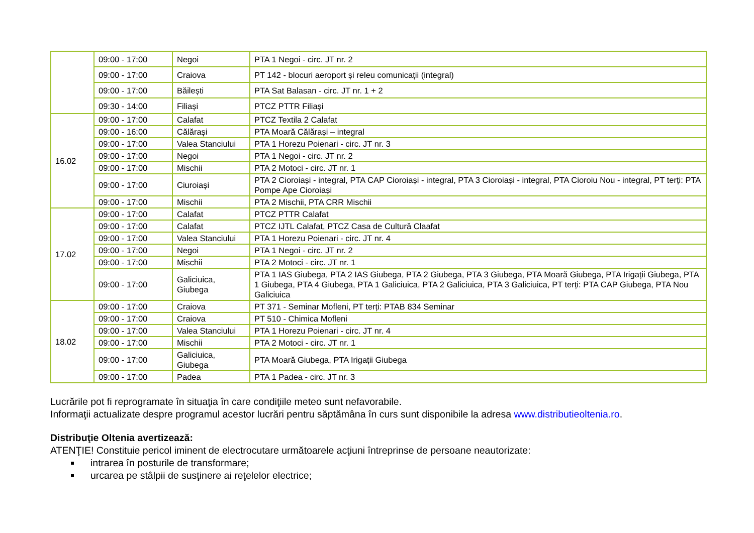| | 09:00 - 17:00 | Negoi | PTA 1 Negoi - circ. JT nr. 2 |
| | 09:00 - 17:00 | Craiova | PT 142 - blocuri aeroport și releu comunicații (integral) |
| | 09:00 - 17:00 | Băilești | PTA Sat Balasan - circ. JT nr. 1 + 2 |
| | 09:30 - 14:00 | Filiași | PTCZ PTTR Filiași |
| 16.02 | 09:00 - 17:00 | Calafat | PTCZ Textila 2 Calafat |
| | 09:00 - 16:00 | Călărași | PTA Moară Călărași – integral |
| | 09:00 - 17:00 | Valea Stanciului | PTA 1 Horezu Poienari - circ. JT nr. 3 |
| | 09:00 - 17:00 | Negoi | PTA 1 Negoi - circ. JT nr. 2 |
| | 09:00 - 17:00 | Mischii | PTA 2 Motoci - circ. JT nr. 1 |
| | 09:00 - 17:00 | Ciuroiași | PTA 2 Cioroiași - integral, PTA CAP Cioroiași - integral, PTA 3 Cioroiași - integral, PTA Cioroiu Nou - integral, PT terți: PTA Pompe Ape Cioroiași |
| | 09:00 - 17:00 | Mischii | PTA 2 Mischii, PTA CRR Mischii |
| 17.02 | 09:00 - 17:00 | Calafat | PTCZ PTTR Calafat |
| | 09:00 - 17:00 | Calafat | PTCZ IJTL Calafat, PTCZ Casa de Cultură Claafat |
| | 09:00 - 17:00 | Valea Stanciului | PTA 1 Horezu Poienari - circ. JT nr. 4 |
| | 09:00 - 17:00 | Negoi | PTA 1 Negoi - circ. JT nr. 2 |
| | 09:00 - 17:00 | Mischii | PTA 2 Motoci - circ. JT nr. 1 |
| | 09:00 - 17:00 | Galiciuica, Giubega | PTA 1 IAS Giubega, PTA 2 IAS Giubega, PTA 2 Giubega, PTA 3 Giubega, PTA Moară Giubega, PTA Irigații Giubega, PTA 1 Giubega, PTA 4 Giubega, PTA 1 Galiciuica, PTA 2 Galiciuica, PTA 3 Galiciuica, PT terți: PTA CAP Giubega, PTA Nou Galiciuica |
| 18.02 | 09:00 - 17:00 | Craiova | PT 371 - Seminar Mofleni, PT terți: PTAB 834 Seminar |
| | 09:00 - 17:00 | Craiova | PT 510 - Chimica Mofleni |
| | 09:00 - 17:00 | Valea Stanciului | PTA 1 Horezu Poienari - circ. JT nr. 4 |
| | 09:00 - 17:00 | Mischii | PTA 2 Motoci - circ. JT nr. 1 |
| | 09:00 - 17:00 | Galiciuica, Giubega | PTA Moară Giubega, PTA Irigații Giubega |
| | 09:00 - 17:00 | Padea | PTA 1 Padea - circ. JT nr. 3 |
Lucrările pot fi reprogramate în situaţia în care condiţiile meteo sunt nefavorabile.
Informaţii actualizate despre programul acestor lucrări pentru săptămâna în curs sunt disponibile la adresa www.distributieoltenia.ro.
Distribuţie Oltenia avertizează:
ATENŢIE! Constituie pericol iminent de electrocutare următoarele acţiuni întreprinse de persoane neautorizate:
intrarea în posturile de transformare;
urcarea pe stâlpii de susţinere ai reţelelor electrice;